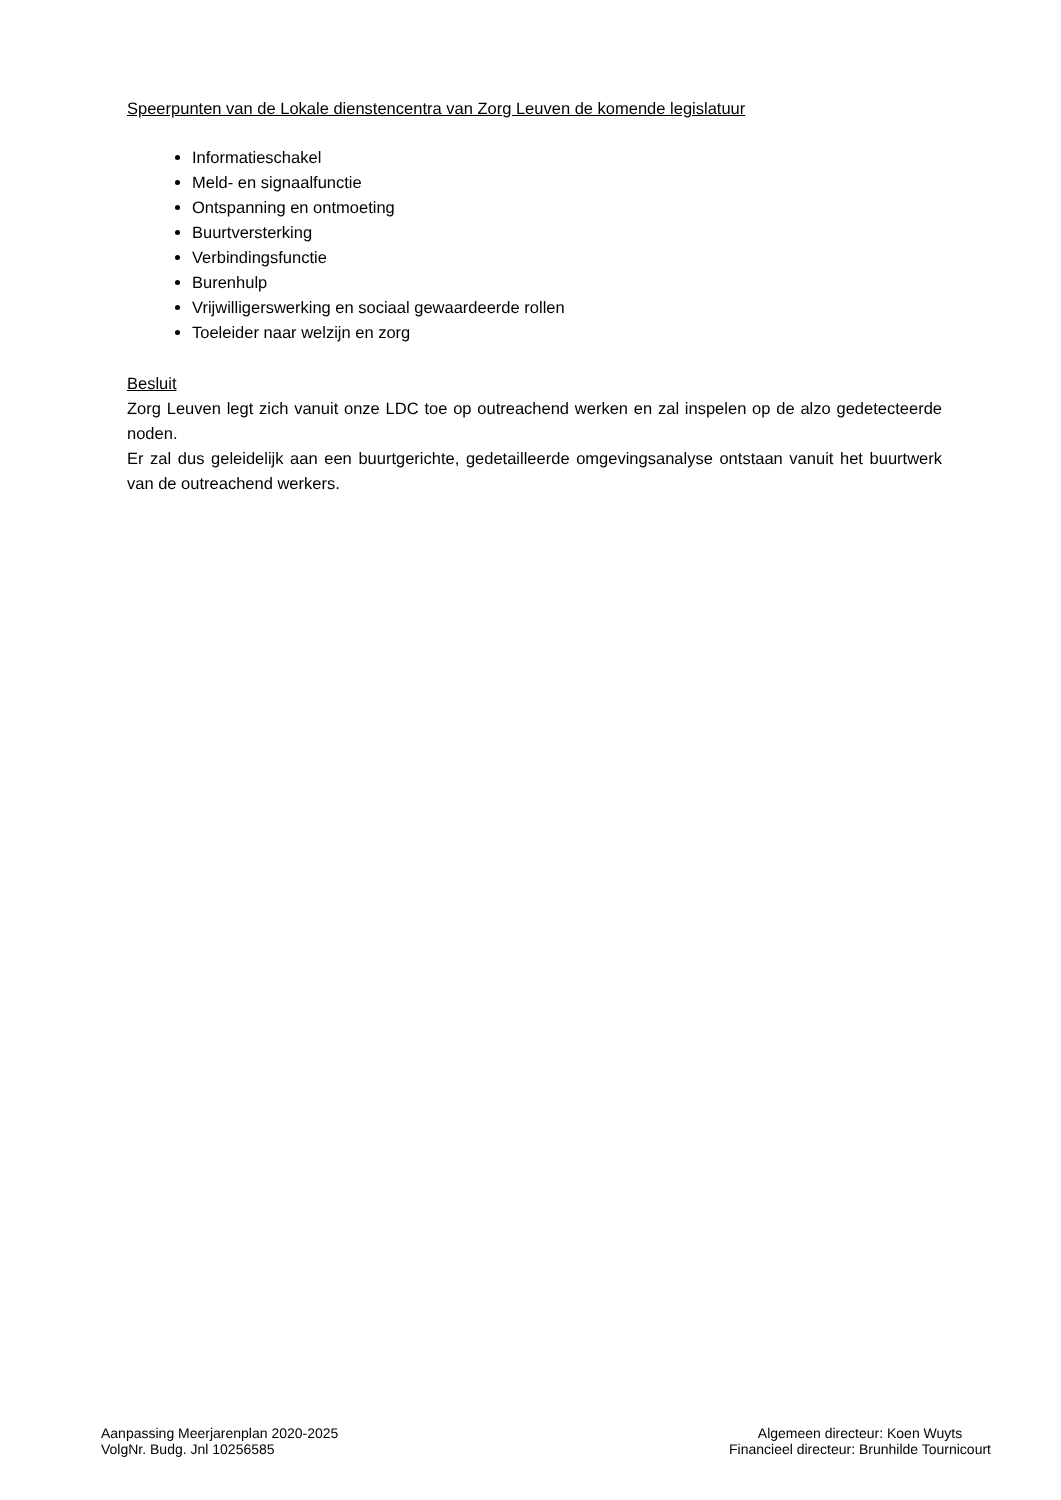Speerpunten van de Lokale dienstencentra van Zorg Leuven de komende legislatuur
Informatieschakel
Meld- en signaalfunctie
Ontspanning en ontmoeting
Buurtversterking
Verbindingsfunctie
Burenhulp
Vrijwilligerswerking en sociaal gewaardeerde rollen
Toeleider naar welzijn en zorg
Besluit
Zorg Leuven legt zich vanuit onze LDC toe op outreachend werken en zal inspelen op de alzo gedetecteerde noden.
Er zal dus geleidelijk aan een buurtgerichte, gedetailleerde omgevingsanalyse ontstaan vanuit het buurtwerk van de outreachend werkers.
Aanpassing Meerjarenplan 2020-2025
VolgNr. Budg. Jnl 10256585
Algemeen directeur: Koen Wuyts
Financieel directeur: Brunhilde Tournicourt